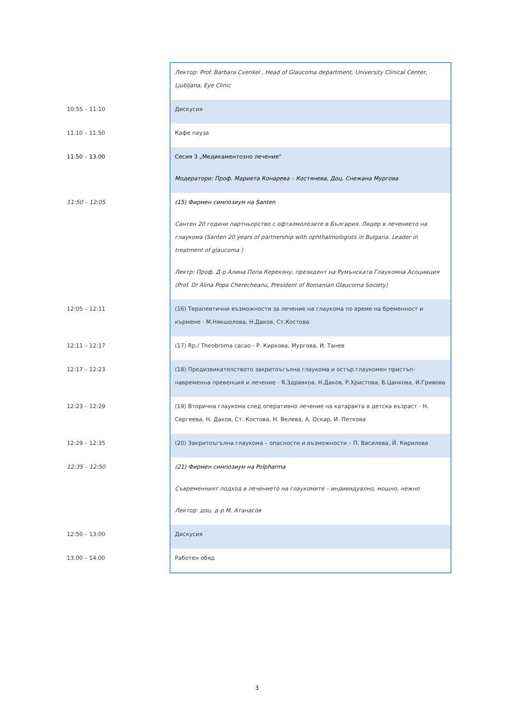| | Лектор: Prof. Barbara Cvenkel , Head of Glaucoma department, University Clinical Center, Ljubljana, Eye Clinic |
| 10:55 – 11:10 | Дискусия |
| 11.10 – 11.50 | Кафе пауза |
| 11.50 – 13.00 | Сесия 3 „Медикаментозно лечение“ Модератори: Проф. Мариета Конарева – Костянева, Доц. Снежана Мургова |
| 11:50 – 12:05 | (15) Фирмен симпозиум на Santen Сантен 20 години партньорство с офталмолозите в България. Лидер в лечението на глаукома (Santen 20 years of partnership with ophthalmologists in Bulgaria. Leader in treatment of glaucoma ) Лектр: Проф. Д-р Алина Попа Керекяну, президент на Румънската Глаукомна Асоциация (Prof. Dr Alina Popa Cherecheanu, President of Romanian Glaucoma Society) |
| 12:05 – 12:11 | (16) Терапевтични възможности за лечение на глаукома по време на бременност и кърмене - М.Някшолова, Н.Даков, Ст.Костова |
| 12:11 – 12:17 | (17) Rp./ Theobroma cacao - Р. Киркова, Мургова, И. Танев |
| 12:17 – 12:23 | (18) Предизвикателството закритоъгълна глаукома и остър глаукомен пристъп-навременна превенция и лечение - Я.Здравков, Н.Даков, Р.Христова, В.Цанкова, И.Гривова |
| 12:23 – 12:29 | (19) Вторична глаукома след оперативно лечение на катаракта в детска възраст - Н. Сергеева, Н. Даков, Ст. Костова, Н. Велева, А. Оскар, И. Петкова |
| 12:29 – 12:35 | (20) Закритоъгълна глаукома – опасности и възможности – П. Василева, Й. Кирилова |
| 12:35 – 12:50 | (21) Фирмен симпозиум на Polpharma Съвременният подход в лечението на глаукомите – индивидуално, мощно, нежно Лектор: доц. д-р М. Атанасов |
| 12:50 – 13:00 | Дискусия |
| 13.00 – 14.00 | Работен обяд |
3